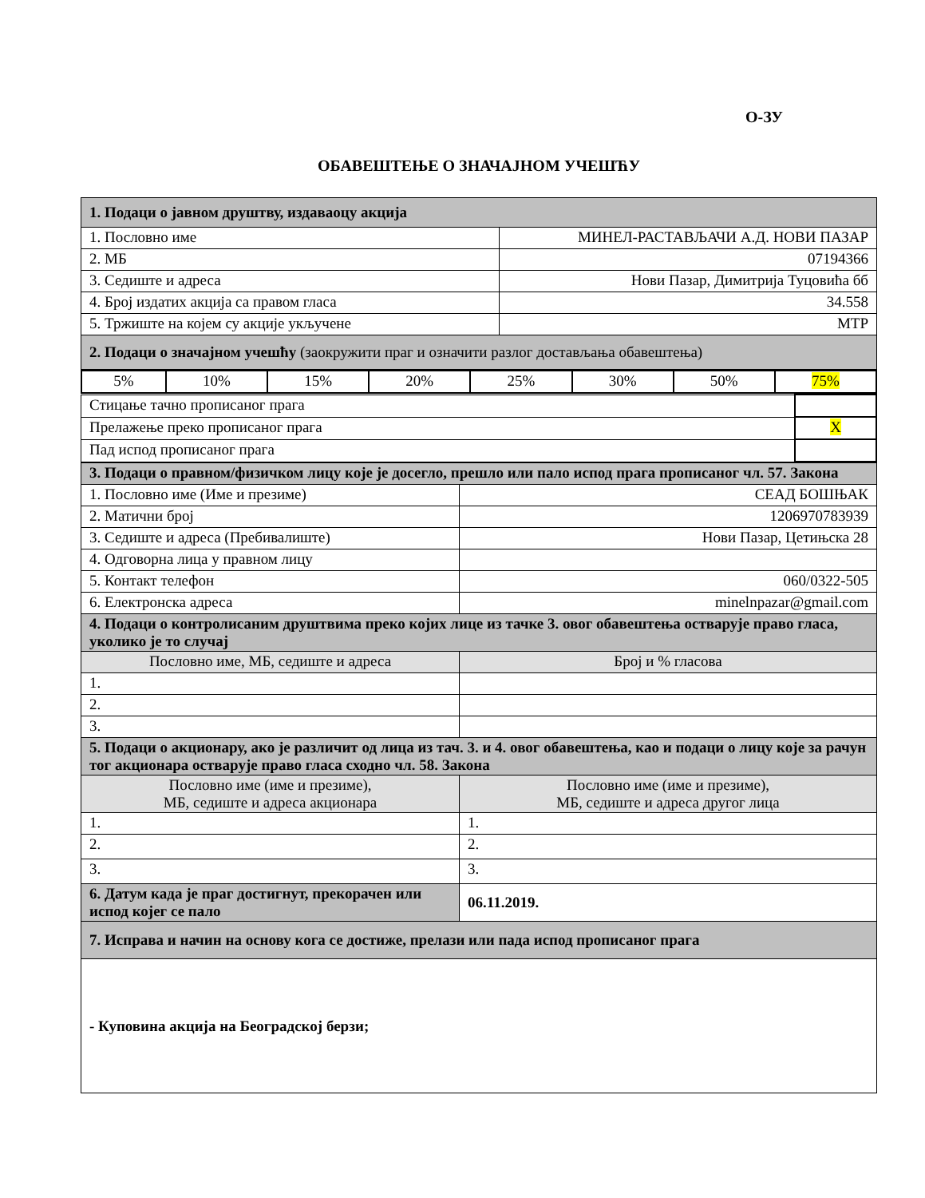О-ЗУ
ОБАВЕШТЕЊЕ О ЗНАЧАЈНОМ УЧЕШЋУ
| 1. Подаци о јавном друштву, издаваоцу акција | |
| 1. Пословно име | МИНЕЛ-РАСТАВЉАЧИ А.Д. НОВИ ПАЗАР |
| 2. МБ | 07194366 |
| 3. Седиште и адреса | Нови Пазар, Димитрија Туцовића бб |
| 4. Број издатих акција са правом гласа | 34.558 |
| 5. Тржиште на којем су акције укључене | МТР |
| 2. Подаци о значајном учешћу (заокружити праг и означити разлог достављања обавештења) | |
| 5% | 10% | 15% | 20% | 25% | 30% | 50% | 75% |
| Стицање тачно прописаног прага | |
| Прелажење преко прописаног прага | X |
| Пад испод прописаног прага | |
| 3. Подаци о правном/физичком лицу које је досегло, прешло или пало испод прага прописаног чл. 57. Закона | |
| 1. Пословно име (Име и презиме) | СЕАД БОШЊАК |
| 2. Матични број | 1206970783939 |
| 3. Седиште и адреса (Пребивалиште) | Нови Пазар, Цетињска 28 |
| 4. Одговорна лица у правном лицу | |
| 5. Контакт телефон | 060/0322-505 |
| 6. Електронска адреса | minelnpazar@gmail.com |
| 4. Подаци о контролисаним друштвима преко којих лице из тачке 3. овог обавештења остварује право гласа, уколико је то случај | |
| Пословно име, МБ, седиште и адреса | Број и % гласова |
| 1. | |
| 2. | |
| 3. | |
| 5. Подаци о акционару, ако је различит од лица из тач. 3. и 4. овог обавештења, као и подаци о лицу које за рачун тог акционара остварује право гласа сходно чл. 58. Закона | |
| Пословно име (име и презиме), МБ, седиште и адреса акционара | Пословно име (име и презиме), МБ, седиште и адреса другог лица |
| 1. | 1. |
| 2. | 2. |
| 3. | 3. |
| 6. Датум када је праг достигнут, прекорачен или испод којег се пало | 06.11.2019. |
| 7. Исправа и начин на основу кога се достиже, прелази или пада испод прописаног прага | |
| - Куповина акција на Београдској берзи; | |